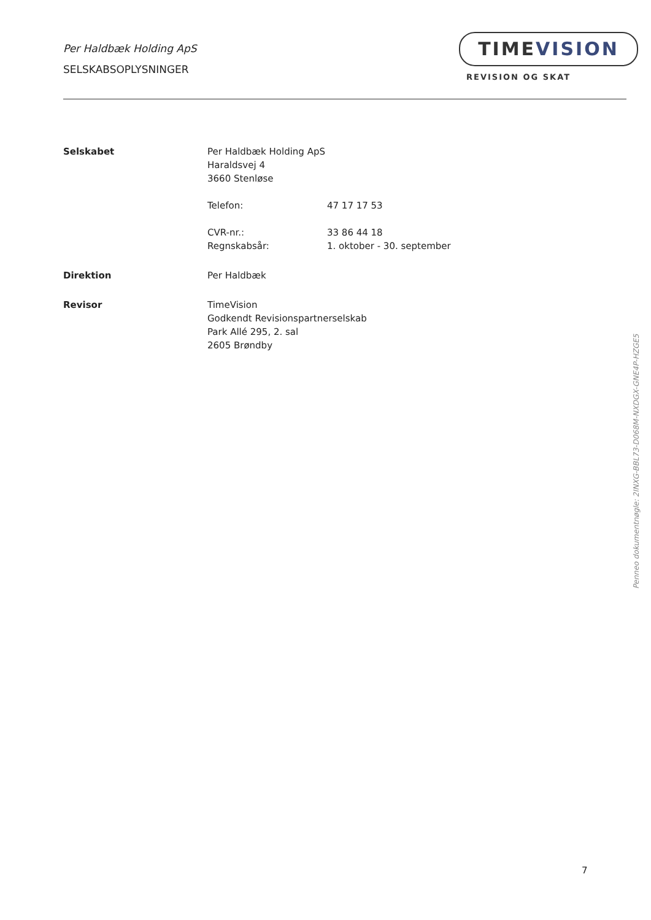Per Haldbæk Holding ApS
SELSKABSOPLYSNINGER
TIMEVISION
REVISION OG SKAT
Selskabet Per Haldbæk Holding ApS
Haraldsvej 4
3660 Stenløse
Telefon: 47 17 17 53
CVR-nr.: 33 86 44 18
Regnskabsår: 1. oktober - 30. september
Direktion Per Haldbæk
Revisor TimeVision
Godkendt Revisionspartnerselskab
Park Allé 295, 2. sal
2605 Brøndby
Penneo dokumentnøgle: 2INXG-BBL73-D068M-NXDGX-GNE4P-HZGE5
7